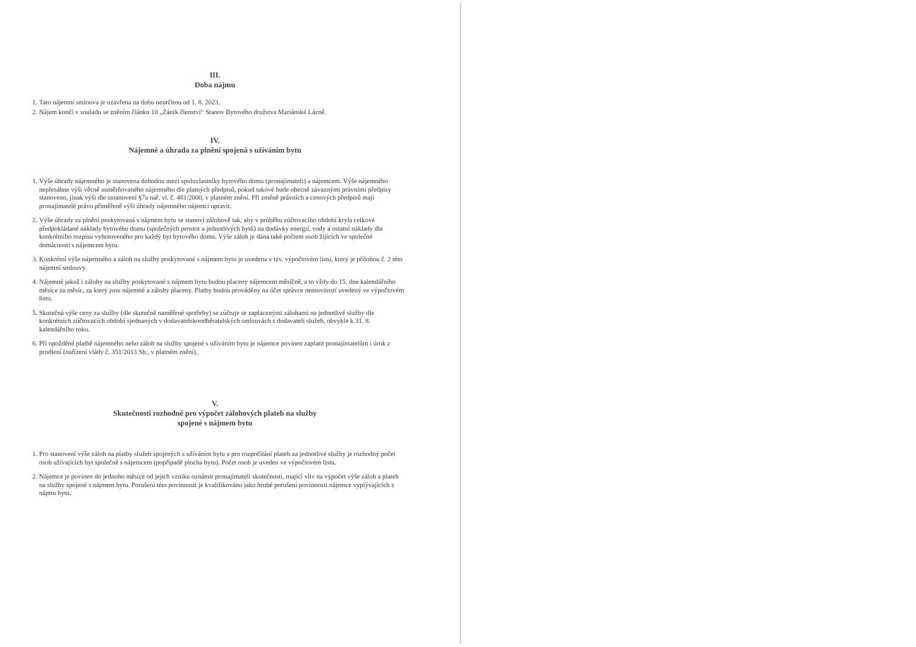III.
Doba nájmu
1. Tato nájemní smlouva je uzavřena na dobu neurčitou od 1. 8. 2023.
2. Nájem končí v souladu se zněním článku 10 „Zánik členství“ Stanov Bytového družstva Mariánské Lázně.
IV.
Nájemné a úhrada za plnění spojená s užíváním bytu
1. Výše úhrady nájemného je stanovena dohodou mezi spoluvlastníky bytového domu (pronajímateli) a nájemcem. Výše nájemného nepřesáhne výši věcně usměrňovaného nájemného dle platných předpisů, pokud takové bude obecně závaznými právními předpisy stanoveno, jinak výši dle ustanovení §7a nař. vl. č. 481/2000, v platném znění. Při změně právních a cenových předpisů mají pronajímatelé právo přiměřeně výši úhrady nájemného nájemci upravit.
2. Výše úhrady za plnění poskytovaná s nájmem bytu se stanoví zálohově tak, aby v průběhu zúčtovacího období kryla celkové předpokládané náklady bytového domu (společných prostor a jednotlivých bytů) na dodávky energií, vody a ostatní náklady dle konkrétního rozpisu vyhotoveného pro každý byt bytového domu. Výše záloh je dána také počtem osob žijících ve společné domácnosti s nájemcem bytu.
3. Konkrétní výše nájemného a záloh na služby poskytované s nájmem bytu je uvedena v tzv. výpočtovém listu, který je přílohou č. 2 této nájemní smlouvy.
4. Nájemné jakož i zálohy na služby poskytované s nájmem bytu budou placeny nájemcem měsíčně, a to vždy do 15. dne kalendářního měsíce za měsíc, za který jsou nájemné a zálohy placeny. Platby budou prováděny na účet správce nemovitostí uvedený ve výpočtovém listu.
5. Skutečná výše ceny za služby (dle skutečně naměřené spotřeby) se zúčtuje se zaplacenými zálohami na jednotlivé služby dle konkrétních zúčtovacích období sjednaných v dodavatelskoodběratelských smlouvách s dodavateli služeb, obvykle k 31. 8. kalendářního roku.
6. Při opožděné platbě nájemného nebo záloh na služby spojené s užíváním bytu je nájemce povinen zaplatit pronajímatelům i úrok z prodlení (nařízení vlády č. 351/2013 Sb., v platném znění).
V.
Skutečnosti rozhodné pro výpočet zálohových plateb na služby
spojené s nájmem bytu
1. Pro stanovení výše záloh na platby služeb spojených s užíváním bytu a pro rozpočítání plateb za jednotlivé služby je rozhodný počet osob užívajících byt společně s nájemcem (popřípadě plocha bytu). Počet osob je uveden ve výpočtovém listu.
2. Nájemce je povinen do jednoho měsíce od jejich vzniku oznámit pronajímateli skutečnosti, mající vliv na výpočet výše záloh a plateb na služby spojené s nájmem bytu. Porušení této povinnosti je kvalifikováno jako hrubé porušení povinnosti nájemce vyplývajících z nájmu bytu.